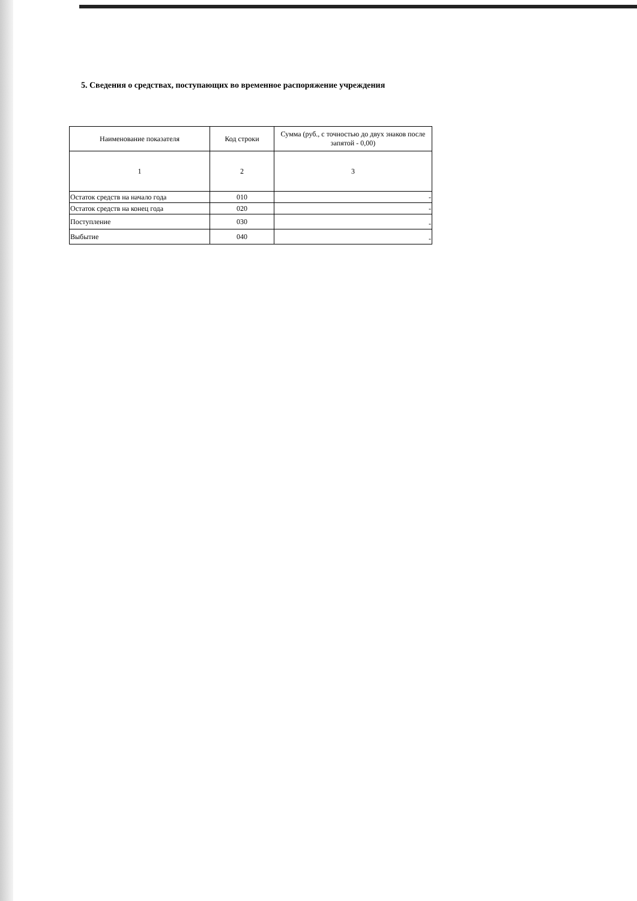5. Сведения о средствах, поступающих во временное распоряжение учреждения
| Наименование показателя | Код строки | Сумма (руб., с точностью до двух знаков после запятой - 0,00) |
| --- | --- | --- |
| 1 | 2 | 3 |
| Остаток средств на начало года | 010 | - |
| Остаток средств на конец года | 020 | - |
| Поступление | 030 | - |
| Выбытие | 040 | - |